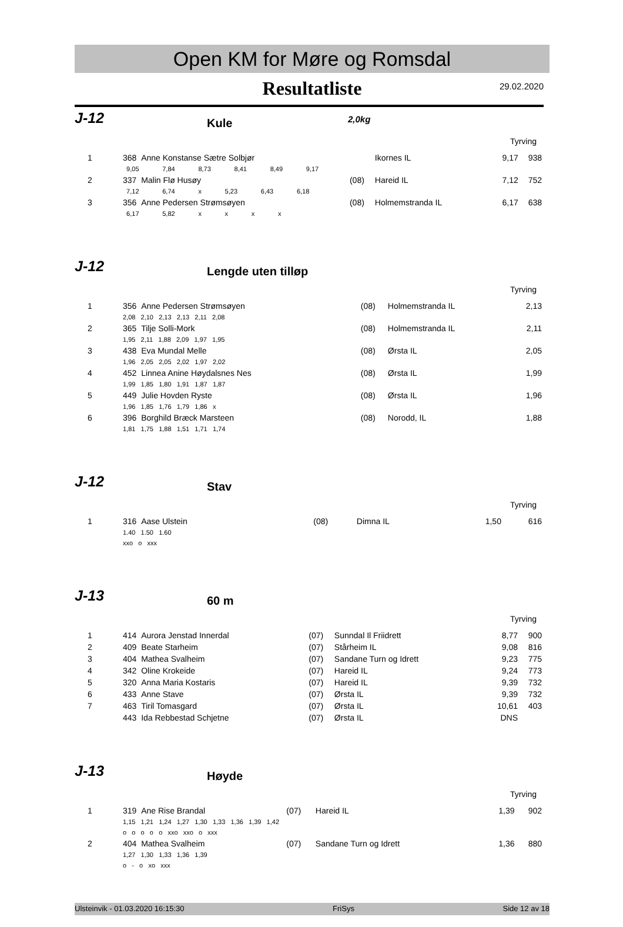Open KM for Møre og Romsdal
Resultatliste
29.02.2020
J-12
Kule
2,0kg
Tyrving
| 1 | 368 Anne Konstanse Sætre Solbjør | | Ikornes IL | 9,17 | 938 |
| | 9,05 7,84 8,73 8,41 8,49 9,17 | | | | |
| 2 | 337 Malin Flø Husøy | (08) | Hareid IL | 7,12 | 752 |
| | 7,12 6,74 x 5,23 6,43 6,18 | | | | |
| 3 | 356 Anne Pedersen Strømsøyen | (08) | Holmemstranda IL | 6,17 | 638 |
| | 6,17 5,82 x x x x | | | | |
J-12
Lengde uten tilløp
Tyrving
| 1 | 356 Anne Pedersen Strømsøyen | (08) | Holmemstranda IL | 2,13 | |
| | 2,08 2,10 2,13 2,13 2,11 2,08 | | | | |
| 2 | 365 Tilje Solli-Mork | (08) | Holmemstranda IL | 2,11 | |
| | 1,95 2,11 1,88 2,09 1,97 1,95 | | | | |
| 3 | 438 Eva Mundal Melle | (08) | Ørsta IL | 2,05 | |
| | 1,96 2,05 2,05 2,02 1,97 2,02 | | | | |
| 4 | 452 Linnea Anine Høydalsnes Nes | (08) | Ørsta IL | 1,99 | |
| | 1,99 1,85 1,80 1,91 1,87 1,87 | | | | |
| 5 | 449 Julie Hovden Ryste | (08) | Ørsta IL | 1,96 | |
| | 1,96 1,85 1,76 1,79 1,86 x | | | | |
| 6 | 396 Borghild Bræck Marsteen | (08) | Norodd, IL | 1,88 | |
| | 1,81 1,75 1,88 1,51 1,71 1,74 | | | | |
J-12
Stav
Tyrving
| 1 | 316 Aase Ulstein | (08) | Dimna IL | 1,50 | 616 |
| | 1.40 1.50 1.60 | | | | |
| | xxo o xxx | | | | |
J-13
60 m
Tyrving
| 1 | 414 Aurora Jenstad Innerdal | (07) | Sunndal Il Friidrett | 8,77 | 900 |
| 2 | 409 Beate Starheim | (07) | Stårheim IL | 9,08 | 816 |
| 3 | 404 Mathea Svalheim | (07) | Sandane Turn og Idrett | 9,23 | 775 |
| 4 | 342 Oline Krokeide | (07) | Hareid IL | 9,24 | 773 |
| 5 | 320 Anna Maria Kostaris | (07) | Hareid IL | 9,39 | 732 |
| 6 | 433 Anne Stave | (07) | Ørsta IL | 9,39 | 732 |
| 7 | 463 Tiril Tomasgard | (07) | Ørsta IL | 10,61 | 403 |
| | 443 Ida Rebbestad Schjetne | (07) | Ørsta IL | DNS | |
J-13
Høyde
Tyrving
| 1 | 319 Ane Rise Brandal | (07) | Hareid IL | 1,39 | 902 |
| | 1,15 1,21 1,24 1,27 1,30 1,33 1,36 1,39 1,42 | | | | |
| | o o o o o xxo xxo o xxx | | | | |
| 2 | 404 Mathea Svalheim | (07) | Sandane Turn og Idrett | 1,36 | 880 |
| | 1,27 1,30 1,33 1,36 1,39 | | | | |
| | o - o xo xxx | | | | |
Ulsteinvik - 01.03.2020 16:15:30 FriSys Side 12 av 18